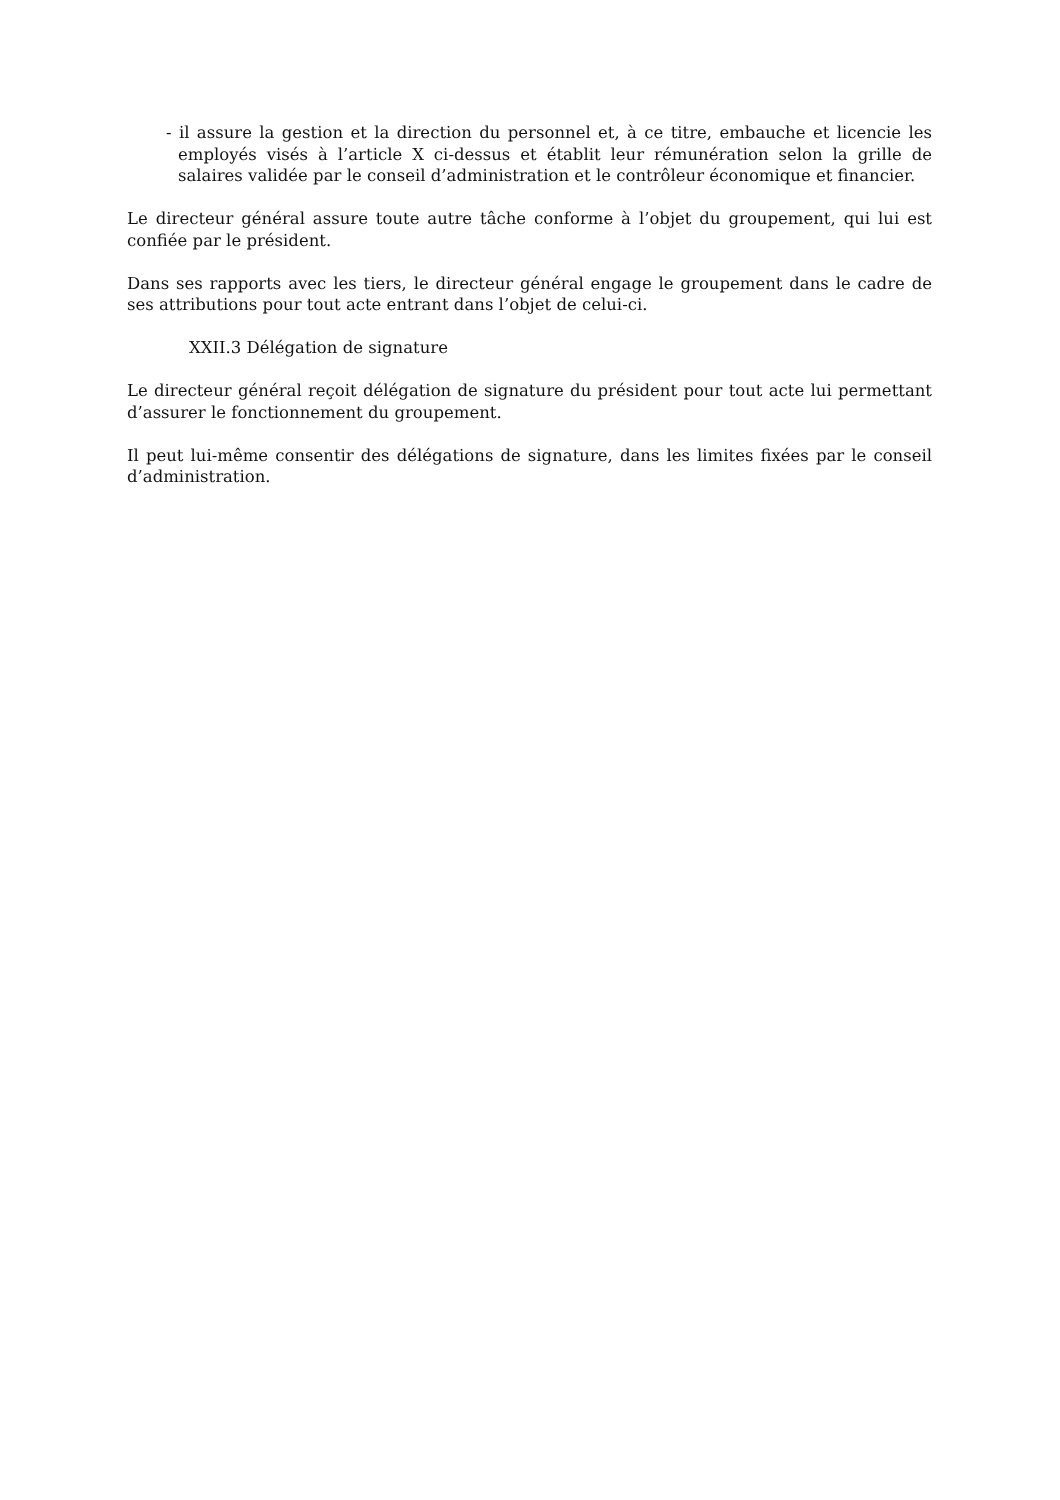- il assure la gestion et la direction du personnel et, à ce titre, embauche et licencie les employés visés à l’article X ci-dessus et établit leur rémunération selon la grille de salaires validée par le conseil d’administration et le contrôleur économique et financier.
Le directeur général assure toute autre tâche conforme à l’objet du groupement, qui lui est confiée par le président.
Dans ses rapports avec les tiers, le directeur général engage le groupement dans le cadre de ses attributions pour tout acte entrant dans l’objet de celui-ci.
XXII.3 Délégation de signature
Le directeur général reçoit délégation de signature du président pour tout acte lui permettant d’assurer le fonctionnement du groupement.
Il peut lui-même consentir des délégations de signature, dans les limites fixées par le conseil d’administration.